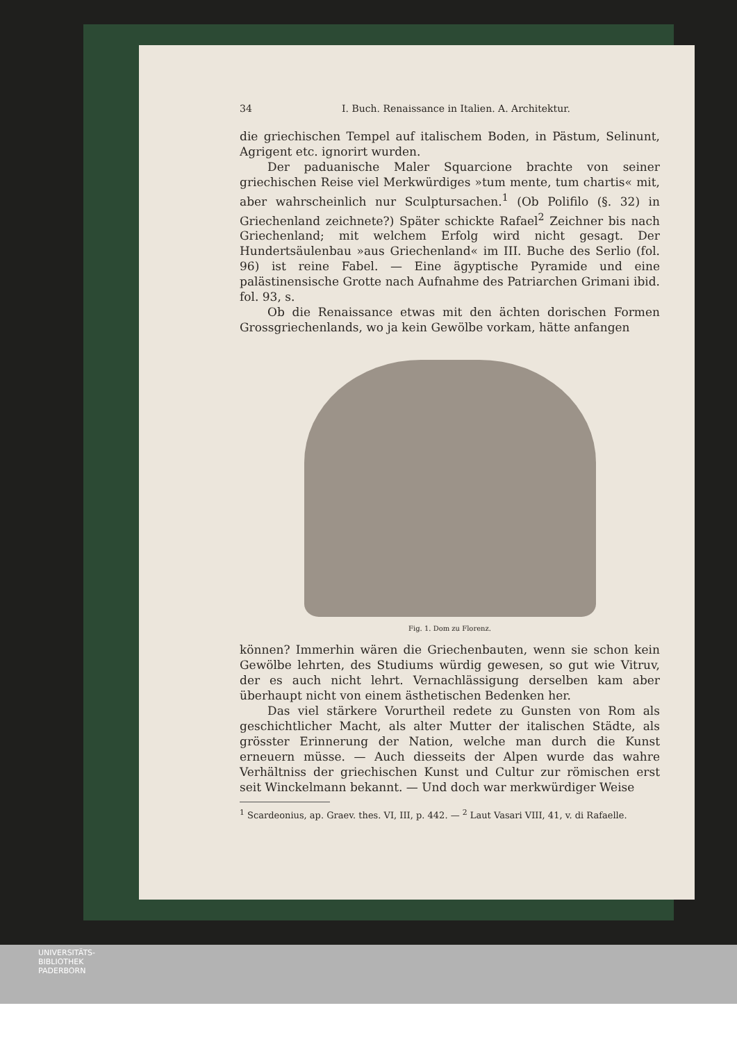34 I. Buch. Renaissance in Italien. A. Architektur.
die griechischen Tempel auf italischem Boden, in Pästum, Selinunt, Agrigent etc. ignorirt wurden.
Der paduanische Maler Squarcione brachte von seiner griechischen Reise viel Merkwürdiges »tum mente, tum chartis« mit, aber wahrscheinlich nur Sculptursachen.<sup>1</sup> (Ob Polifilo (§. 32) in Griechenland zeichnete?) Später schickte Rafael<sup>2</sup> Zeichner bis nach Griechenland; mit welchem Erfolg wird nicht gesagt. Der Hundertsäulenbau »aus Griechenland« im III. Buche des Serlio (fol. 96) ist reine Fabel. — Eine ägyptische Pyramide und eine palästinensische Grotte nach Aufnahme des Patriarchen Grimani ibid. fol. 93, s.
Ob die Renaissance etwas mit den ächten dorischen Formen Grossgriechenlands, wo ja kein Gewölbe vorkam, hätte anfangen
Fig. 1. Dom zu Florenz.
können? Immerhin wären die Griechenbauten, wenn sie schon kein Gewölbe lehrten, des Studiums würdig gewesen, so gut wie Vitruv, der es auch nicht lehrt. Vernachlässigung derselben kam aber überhaupt nicht von einem ästhetischen Bedenken her.
Das viel stärkere Vorurtheil redete zu Gunsten von Rom als geschichtlicher Macht, als alter Mutter der italischen Städte, als grösster Erinnerung der Nation, welche man durch die Kunst erneuern müsse. — Auch diesseits der Alpen wurde das wahre Verhältniss der griechischen Kunst und Cultur zur römischen erst seit Winckelmann bekannt. — Und doch war merkwürdiger Weise
<sup>1</sup> Scardeonius, ap. Graev. thes. VI, III, p. 442. — <sup>2</sup> Laut Vasari VIII, 41, v. di Rafaelle.
UNIVERSITÄTS-
BIBLIOTHEK
PADERBORN